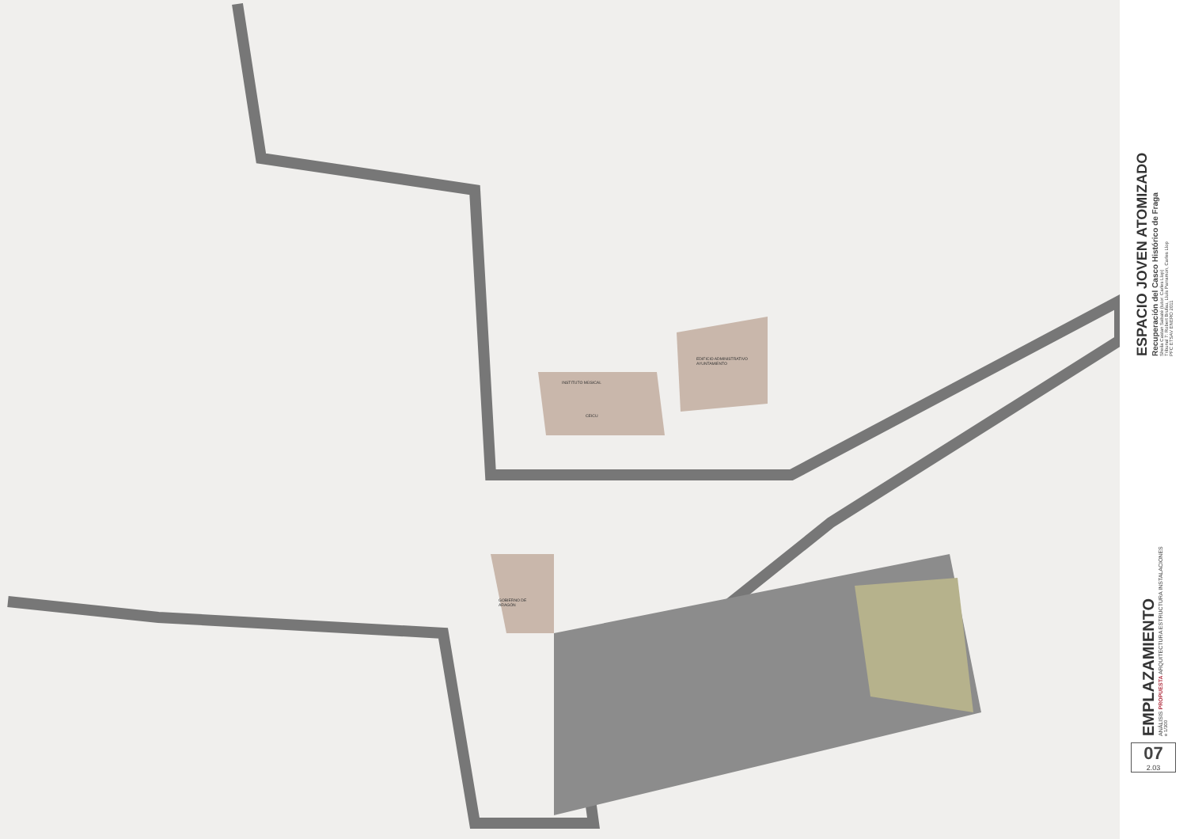INSTITUTO MÚSICAL
CEICU
EDIFICIO ADMINISTRATIVO
AYUNTAMIENTO
GOBIERNO DE
ARAGÓN
ESPACIO JOVEN ATOMIZADO
Recuperación del Casco Histórico de Fraga
Sheila Castan Sabaté (tutor: Carles Llop)
Tribunal 7: Robert Brufau, Lluís Parramon, Carles Llop
PFC ETSAV ENERO 2011
EMPLAZAMIENTO
ANÁLISIS PROPUESTA ARQUITECTURA ESTRUCTURA INSTALACIONES
e 1/300
07
2.03